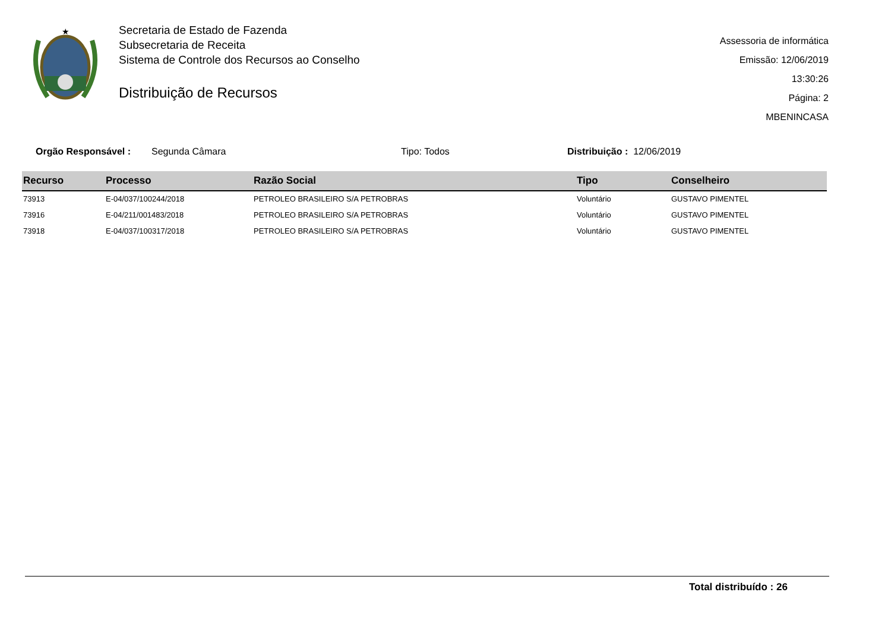★
Secretaria de Estado de Fazenda
Subsecretaria de Receita
Sistema de Controle dos Recursos ao Conselho
Distribuição de Recursos
Assessoria de informática
Emissão: 12/06/2019 13:30:26
Página: 2
MBENINCASA
Orgão Responsável : Segunda Câmara Tipo: Todos Distribuição : 12/06/2019
| Recurso | Processo | Razão Social | Tipo | Conselheiro |
| --- | --- | --- | --- | --- |
| 73913 | E-04/037/100244/2018 | PETROLEO BRASILEIRO S/A PETROBRAS | Voluntário | GUSTAVO PIMENTEL |
| 73916 | E-04/211/001483/2018 | PETROLEO BRASILEIRO S/A PETROBRAS | Voluntário | GUSTAVO PIMENTEL |
| 73918 | E-04/037/100317/2018 | PETROLEO BRASILEIRO S/A PETROBRAS | Voluntário | GUSTAVO PIMENTEL |
Total distribuído : 26